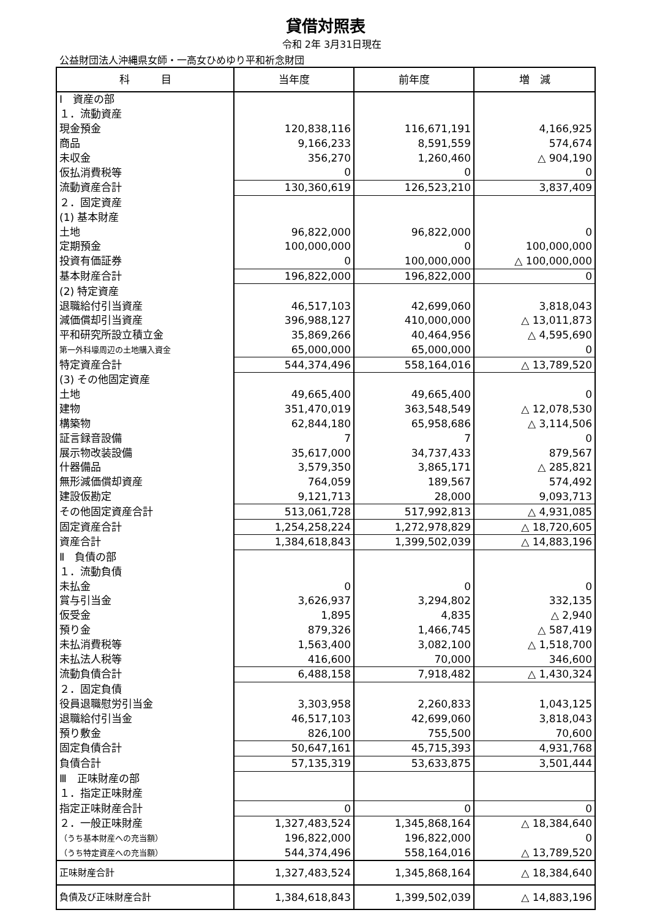貸借対照表
令和 2年 3月31日現在
公益財団法人沖縄県女師・一高女ひめゆり平和祈念財団
| 科 目 | 当年度 | 前年度 | 増 減 |
| --- | --- | --- | --- |
| Ⅰ 資産の部 | | | |
| １．流動資産 | | | |
| 現金預金 | 120,838,116 | 116,671,191 | 4,166,925 |
| 商品 | 9,166,233 | 8,591,559 | 574,674 |
| 未収金 | 356,270 | 1,260,460 | △ 904,190 |
| 仮払消費税等 | 0 | 0 | 0 |
| 流動資産合計 | 130,360,619 | 126,523,210 | 3,837,409 |
| ２．固定資産 | | | |
| (1) 基本財産 | | | |
| 土地 | 96,822,000 | 96,822,000 | 0 |
| 定期預金 | 100,000,000 | 0 | 100,000,000 |
| 投資有価証券 | 0 | 100,000,000 | △ 100,000,000 |
| 基本財産合計 | 196,822,000 | 196,822,000 | 0 |
| (2) 特定資産 | | | |
| 退職給付引当資産 | 46,517,103 | 42,699,060 | 3,818,043 |
| 減価償却引当資産 | 396,988,127 | 410,000,000 | △ 13,011,873 |
| 平和研究所設立積立金 | 35,869,266 | 40,464,956 | △ 4,595,690 |
| 第一外科壕周辺の土地購入資金 | 65,000,000 | 65,000,000 | 0 |
| 特定資産合計 | 544,374,496 | 558,164,016 | △ 13,789,520 |
| (3) その他固定資産 | | | |
| 土地 | 49,665,400 | 49,665,400 | 0 |
| 建物 | 351,470,019 | 363,548,549 | △ 12,078,530 |
| 構築物 | 62,844,180 | 65,958,686 | △ 3,114,506 |
| 証言録音設備 | 7 | 7 | 0 |
| 展示物改装設備 | 35,617,000 | 34,737,433 | 879,567 |
| 什器備品 | 3,579,350 | 3,865,171 | △ 285,821 |
| 無形減価償却資産 | 764,059 | 189,567 | 574,492 |
| 建設仮勘定 | 9,121,713 | 28,000 | 9,093,713 |
| その他固定資産合計 | 513,061,728 | 517,992,813 | △ 4,931,085 |
| 固定資産合計 | 1,254,258,224 | 1,272,978,829 | △ 18,720,605 |
| 資産合計 | 1,384,618,843 | 1,399,502,039 | △ 14,883,196 |
| Ⅱ 負債の部 | | | |
| １．流動負債 | | | |
| 未払金 | 0 | 0 | 0 |
| 賞与引当金 | 3,626,937 | 3,294,802 | 332,135 |
| 仮受金 | 1,895 | 4,835 | △ 2,940 |
| 預り金 | 879,326 | 1,466,745 | △ 587,419 |
| 未払消費税等 | 1,563,400 | 3,082,100 | △ 1,518,700 |
| 未払法人税等 | 416,600 | 70,000 | 346,600 |
| 流動負債合計 | 6,488,158 | 7,918,482 | △ 1,430,324 |
| ２．固定負債 | | | |
| 役員退職慰労引当金 | 3,303,958 | 2,260,833 | 1,043,125 |
| 退職給付引当金 | 46,517,103 | 42,699,060 | 3,818,043 |
| 預り敷金 | 826,100 | 755,500 | 70,600 |
| 固定負債合計 | 50,647,161 | 45,715,393 | 4,931,768 |
| 負債合計 | 57,135,319 | 53,633,875 | 3,501,444 |
| Ⅲ 正味財産の部 | | | |
| １．指定正味財産 | | | |
| 指定正味財産合計 | 0 | 0 | 0 |
| ２．一般正味財産 | 1,327,483,524 | 1,345,868,164 | △ 18,384,640 |
| （うち基本財産への充当額） | 196,822,000 | 196,822,000 | 0 |
| （うち特定資産への充当額） | 544,374,496 | 558,164,016 | △ 13,789,520 |
| 正味財産合計 | 1,327,483,524 | 1,345,868,164 | △ 18,384,640 |
| 負債及び正味財産合計 | 1,384,618,843 | 1,399,502,039 | △ 14,883,196 |